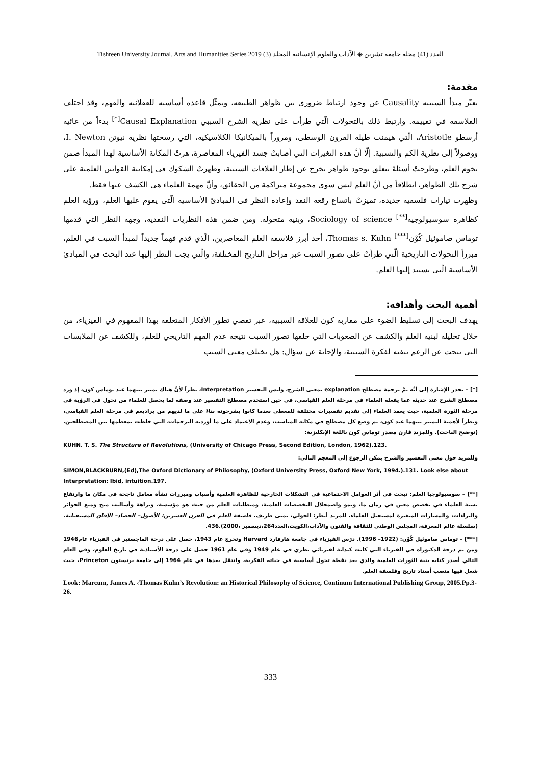Tishreen University Journal. Arts and Humanities Series 2019 (3) العدد (41) مجلة جامعة تشرين ◈ الآداب والعلوم الإنسانية المجلد
مقدمة:
يعبّر مبدأ السببية Causality عن وجود ارتباط ضروري بين ظواهر الطبيعة، ويمثّل قاعدة أساسية للعقلانية والفهم، وقد اختلف الفلاسفة في تقييمه. وارتبط ذلك بالتحولات الّتي طرأت على نظرية الشرح السببي Causal Explanation<sup>[*]</sup> بدءاً من غائية أرسطو Aristotle، الّتي هيمنت طيلة القرون الوسطى، ومروراً بالميكانيكا الكلاسيكية، التي رسختها نظرية نيوتن I. Newton، ووصولاً إلى نظرية الكم والنسبية. إلّا أنَّ هذه التغيرات التي أصابتْ جسد الفيزياء المعاصرة، هزتْ المكانة الأساسية لهذا المبدأ ضمن تخوم العلم، وطرحتْ أسئلةً تتعلق بوجود ظواهر تخرج عن إطار العلاقات السببية، وظهرتْ الشكوك في إمكانية القوانين العلمية على شرح تلك الظواهر، انطلاقاً من أنَّ العلم ليس سوى مجموعة متراكمة من الحقائق، وأنَّ مهمة العلماء هي الكشف عنها فقط.
وظهرت تيارات فلسفية جديدة، تميزتْ باتساع رقعة النقد وإعادة النظر في المبادئ الأساسية الّتي يقوم عليها العلم، ورؤية العلم كظاهرة سوسيولوجية<sup>[**]</sup> Sociology of science، وبنية متحولة. ومن ضمن هذه النظريات النقدية، وجهة النظر التي قدمها توماس صاموئيل كُوْن<sup>[***]</sup> Thomas s. Kuhn، أحد أبرز فلاسفة العلم المعاصرين، الّذي قدم فهماً جديداً لمبدأ السبب في العلم، مبرزاً التحولات التاريخية الّتي طرأتْ على تصور السبب عبر مراحل التاريخ المختلفة، والّتي يجب النظر إليها عند البحث في المبادئ الأساسية الّتي يستند إليها العلم.
أهمية البحث وأهدافه:
يهدف البحث إلى تسليط الضوء على مقاربة كون للعلاقة السببية، عبر تقصي تطور الأفكار المتعلقة بهذا المفهوم في الفيزياء، من خلال تحليله لبنية العلم والكشف عن الصعوبات التي خلفها تصور السبب نتيجة عدم الفهم التاريخي للعلم، وللكشف عن الملابسات التي نتجت عن الزعم بنفيه لفكرة السببية، والإجابة عن سؤال: هل يختلف معنى السبب
[*] – تجدر الإشارة إلى أنَّه تمَّ ترجمة مصطلح explanation بمعنى الشرح، وليس التفسير Interpretation، نظراً لأنَّ هناك تمييز بينهما عند توماس كون، إذ ورد مصطلح الشرح عند حديثه عما يفعله العلماء في مرحلة العلم القياسي، في حين استخدم مصطلح التفسير عند وصفه لما يحصل للعلماء من تحول في الرؤية في مرحلة الثورة العلمية، حيث يعمد العلماء إلى تقديم تفسيرات مختلفة للمعطى بعدما كانوا يشرحونه بناءً على ما لديهم من براديغم في مرحلة العلم القياسي، ونظراً لأهمية التمييز بينهما عند كون، تم وضع كل مصطلح في مكانه المناسب، وعدم الاعتماد على ما أوردته الترجمات، التي خلطت بمعظمها بين المصطلحين.(توضيح الباحث). وللمزيد قارن مصدر توماس كون باللغة الإنكليزية:
KUHN. T. S. The Structure of Revolutions, (University of Chicago Press, Second Edition, London, 1962).123.
وللمزيد حول معنى التفسير والشرح يمكن الرجوع إلى المعجم التالي:
SIMON,BLACKBURN,(Ed),The Oxford Dictionary of Philosophy, (Oxford University Press, Oxford New York, 1994.).131. Look else about Interpretation: Ibid, intuition.197.
[**] – سوسيولوجيا العلم: تبحث في أثر العوامل الاجتماعية في التشكلات الخارجية للظاهرة العلمية وأسباب ومبررات نشأة معامل ناجحة في مكان ما وارتفاع نسبة العلماء في تخصص معين في زمان ما، ونمو واضمحلال التخصصات العلمية، ومتطلبات العلم من حيث هو مؤسسة، ونزاهة وأساليب منح ومنع الجوائز والبراءات، والمسارات المتغيرة لمستقبل العلماء. للمزيد أنظر: الخولي، يمنى طريف. فلسفة العلم في القرن العشرين: الأصول– الحصاد– الآفاق المستقبلية.(سلسلة عالم المعرفة، المجلس الوطني للثقافة والفنون والآداب،الكويت،العدد264،ديسمبر ،2000).436.
[***] – توماس صاموئيل كُوْن: (1922– 1996). درَس الفيزياء في جامعة هارفارد Harvard وتخرج عام 1943، حصل على درجة الماجستير في الفيزياء عام1946 ومن ثم درجة الدكتوراه في الفيزياء التي كانت كبداية لفيزيائي نظري في عام 1949 وفي عام 1961 حصل على درجة الأستاذية في تاريخ العلوم، وفي العام التالي أصدر كتابه بنية الثورات العلمية والذي يعد نقطة تحول أساسية في حياته الفكرية، وانتقل بعدها في عام 1964 إلى جامعة برنستون Princeton، حيث شغل فيها منصب أستاذ تاريخ وفلسفة العلم.
Look: Marcum, James A. ‹Thomas Kuhn’s Revolution: an Historical Philosophy of Science, Continum International Publishing Group, 2005.Pp.3-26.
333